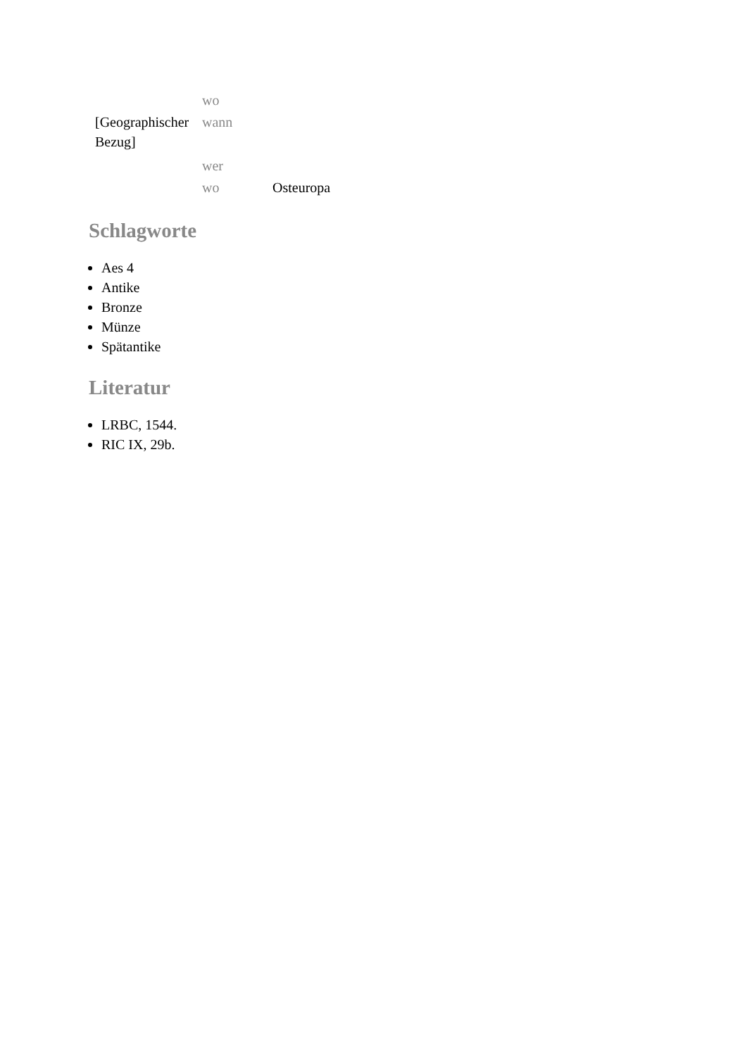| | wo | |
| [Geographischer Bezug] | wann | |
| | wer | |
| | wo | Osteuropa |
Schlagworte
Aes 4
Antike
Bronze
Münze
Spätantike
Literatur
LRBC, 1544.
RIC IX, 29b.